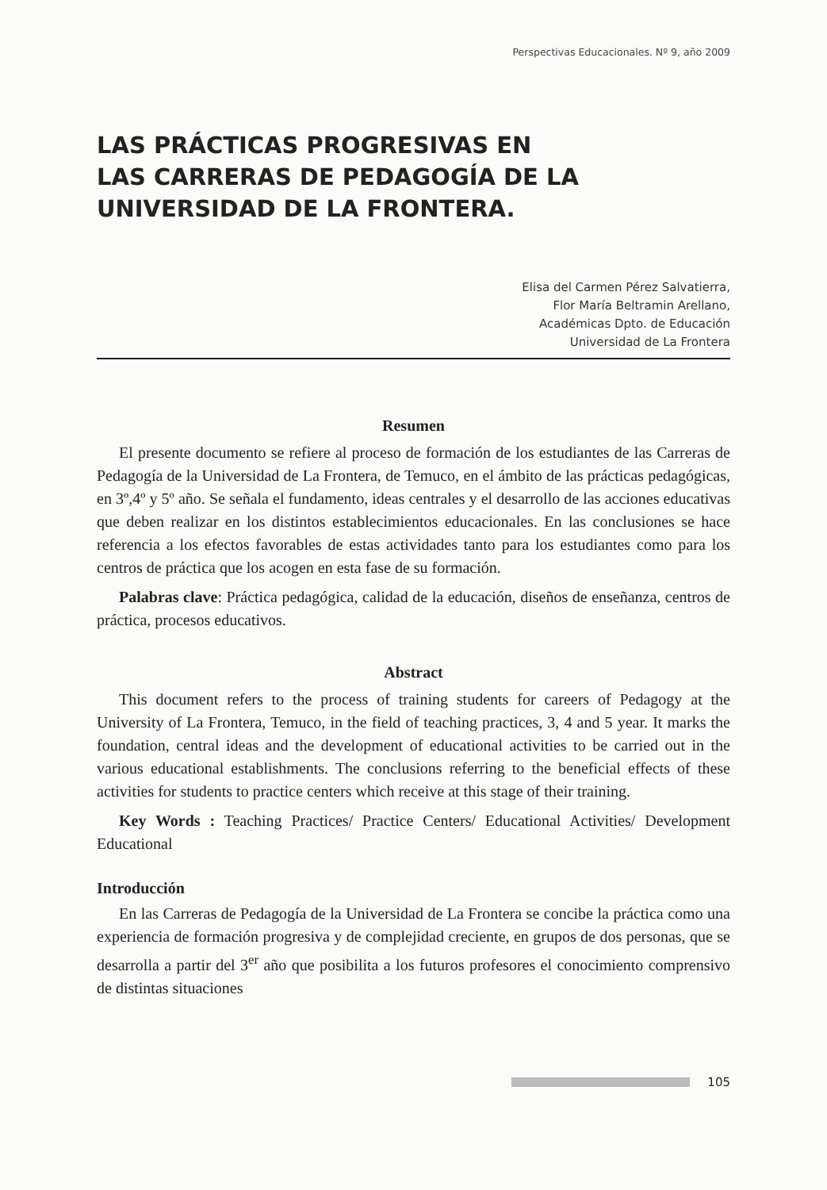Perspectivas Educacionales. Nº 9, año 2009
LAS PRÁCTICAS PROGRESIVAS EN
LAS CARRERAS DE PEDAGOGÍA DE LA
UNIVERSIDAD DE LA FRONTERA.
Elisa del Carmen Pérez Salvatierra,
Flor María Beltramin Arellano,
Académicas Dpto. de Educación
Universidad de La Frontera
Resumen
El presente documento se refiere al proceso de formación de los estudiantes de las Carreras de Pedagogía de la Universidad de La Frontera, de Temuco, en el ámbito de las prácticas pedagógicas, en 3º,4º y 5º año. Se señala el fundamento, ideas centrales y el desarrollo de las acciones educativas que deben realizar en los distintos establecimientos educacionales. En las conclusiones se hace referencia a los efectos favorables de estas actividades tanto para los estudiantes como para los centros de práctica que los acogen en esta fase de su formación.
Palabras clave: Práctica pedagógica, calidad de la educación, diseños de enseñanza, centros de práctica, procesos educativos.
Abstract
This document refers to the process of training students for careers of Pedagogy at the University of La Frontera, Temuco, in the field of teaching practices, 3, 4 and 5 year. It marks the foundation, central ideas and the development of educational activities to be carried out in the various educational establishments. The conclusions referring to the beneficial effects of these activities for students to practice centers which receive at this stage of their training.
Key Words : Teaching Practices/ Practice Centers/ Educational Activities/ Development Educational
Introducción
En las Carreras de Pedagogía de la Universidad de La Frontera se concibe la práctica como una experiencia de formación progresiva y de complejidad creciente, en grupos de dos personas, que se desarrolla a partir del 3<sup>er</sup> año que posibilita a los futuros profesores el conocimiento comprensivo de distintas situaciones
105